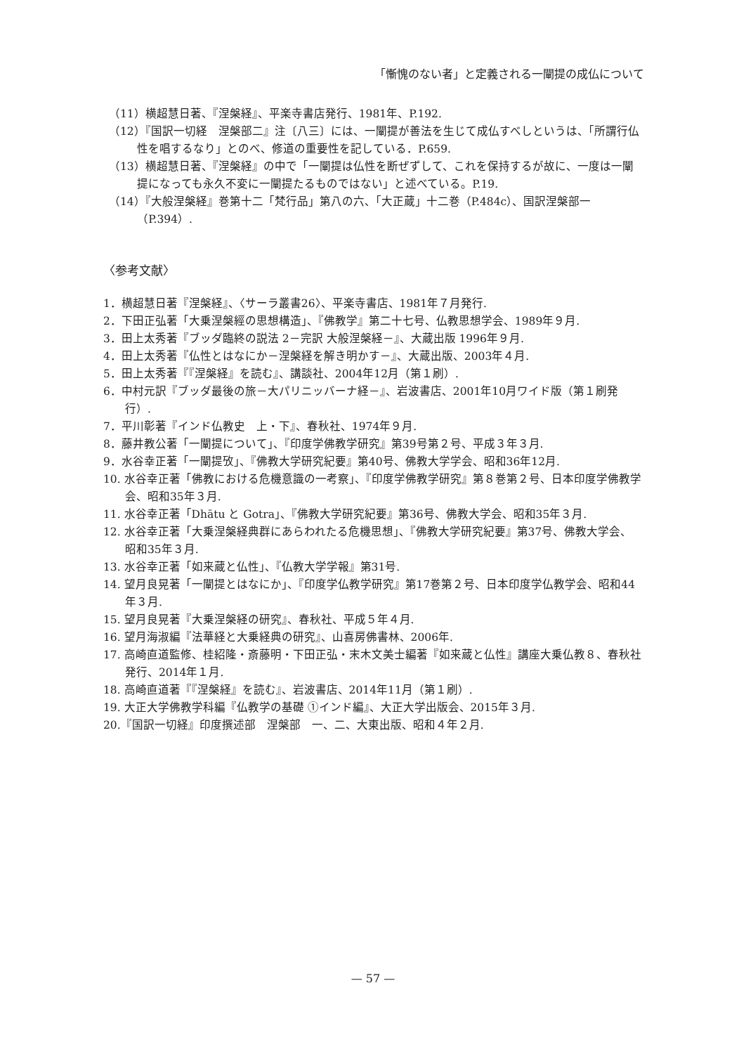「慚愧のない者」と定義される一闡提の成仏について
（11）横超慧日著、『涅槃経』、平楽寺書店発行、1981年、P.192.
（12）『国訳一切経　涅槃部二』注〔八三〕には、一闡提が善法を生じて成仏すべしというは、「所謂行仏性を唱するなり」とのべ、修道の重要性を記している．P.659.
（13）横超慧日著、『涅槃経』の中で「一闡提は仏性を断ぜずして、これを保持するが故に、一度は一闡提になっても永久不変に一闡提たるものではない」と述べている。P.19.
（14）『大般涅槃経』巻第十二「梵行品」第八の六、「大正蔵」十二巻（P.484c）、国訳涅槃部一（P.394）.
〈参考文献〉
1．横超慧日著『涅槃経』、〈サーラ叢書26〉、平楽寺書店、1981年７月発行.
2．下田正弘著「大乗涅槃經の思想構造」、『佛教学』第二十七号、仏教思想学会、1989年９月.
3．田上太秀著『ブッダ臨終の説法 2－完訳 大般涅槃経－』、大蔵出版 1996年９月.
4．田上太秀著『仏性とはなにか－涅槃経を解き明かす－』、大蔵出版、2003年４月.
5．田上太秀著『『涅槃経』を読む』、講談社、2004年12月（第１刷）.
6．中村元訳『ブッダ最後の旅－大パリニッバーナ経－』、岩波書店、2001年10月ワイド版（第１刷発行）.
7．平川彰著『インド仏教史　上・下』、春秋社、1974年９月.
8．藤井教公著「一闡提について」、『印度学佛教学研究』第39号第２号、平成３年３月.
9．水谷幸正著「一闡提攷」、『佛教大学研究紀要』第40号、佛教大学学会、昭和36年12月.
10. 水谷幸正著「佛教における危機意識の一考察」、『印度学佛教学研究』第８巻第２号、日本印度学佛教学会、昭和35年３月.
11. 水谷幸正著「Dhātu と Gotra」、『佛教大学研究紀要』第36号、佛教大学会、昭和35年３月.
12. 水谷幸正著「大乗涅槃経典群にあらわれたる危機思想」、『佛教大学研究紀要』第37号、佛教大学会、昭和35年３月.
13. 水谷幸正著「如来蔵と仏性」、『仏教大学学報』第31号.
14. 望月良晃著「一闡提とはなにか」、『印度学仏教学研究』第17巻第２号、日本印度学仏教学会、昭和44年３月.
15. 望月良晃著『大乗涅槃経の研究』、春秋社、平成５年４月.
16. 望月海淑編『法華経と大乗経典の研究』、山喜房佛書林、2006年.
17. 高崎直道監修、桂紹隆・斎藤明・下田正弘・末木文美士編著『如来蔵と仏性』講座大乗仏教８、春秋社発行、2014年１月.
18. 高崎直道著『『涅槃経』を読む』、岩波書店、2014年11月（第１刷）.
19. 大正大学佛教学科編『仏教学の基礎 ①インド編』、大正大学出版会、2015年３月.
20.『国訳一切経』印度撰述部　涅槃部　一、二、大東出版、昭和４年２月.
— 57 —